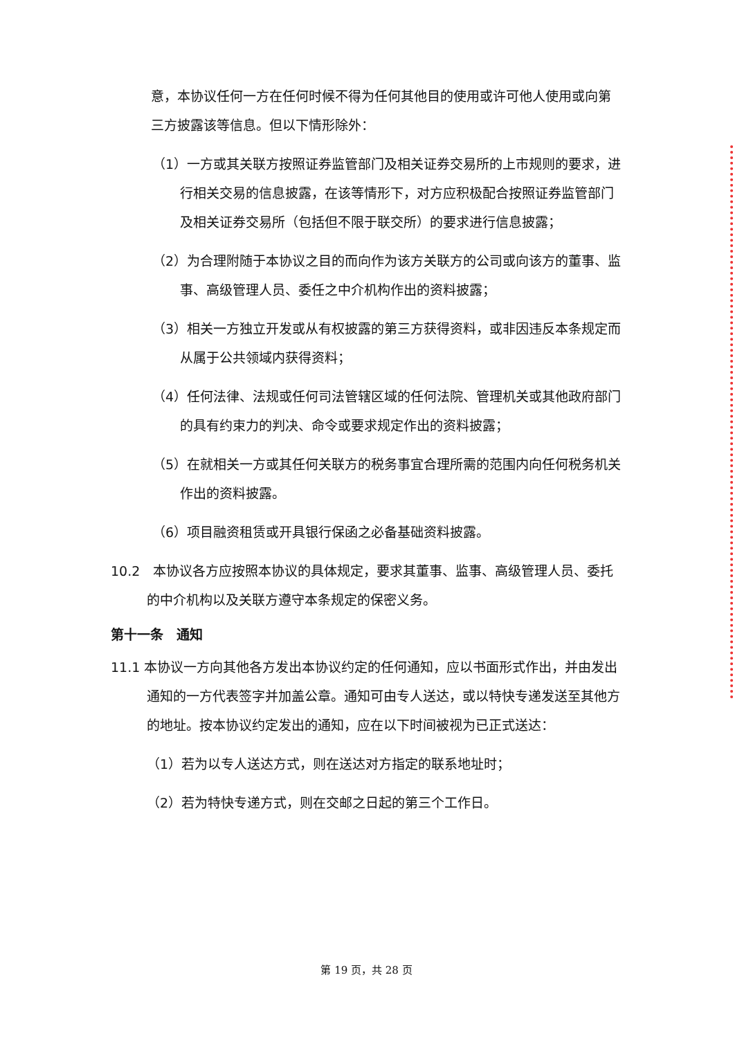意，本协议任何一方在任何时候不得为任何其他目的使用或许可他人使用或向第三方披露该等信息。但以下情形除外：
（1）一方或其关联方按照证券监管部门及相关证券交易所的上市规则的要求，进行相关交易的信息披露，在该等情形下，对方应积极配合按照证券监管部门及相关证券交易所（包括但不限于联交所）的要求进行信息披露；
（2）为合理附随于本协议之目的而向作为该方关联方的公司或向该方的董事、监事、高级管理人员、委任之中介机构作出的资料披露；
（3）相关一方独立开发或从有权披露的第三方获得资料，或非因违反本条规定而从属于公共领域内获得资料；
（4）任何法律、法规或任何司法管辖区域的任何法院、管理机关或其他政府部门的具有约束力的判决、命令或要求规定作出的资料披露；
（5）在就相关一方或其任何关联方的税务事宜合理所需的范围内向任何税务机关作出的资料披露。
（6）项目融资租赁或开具银行保函之必备基础资料披露。
10.2　本协议各方应按照本协议的具体规定，要求其董事、监事、高级管理人员、委托的中介机构以及关联方遵守本条规定的保密义务。
第十一条　通知
11.1 本协议一方向其他各方发出本协议约定的任何通知，应以书面形式作出，并由发出通知的一方代表签字并加盖公章。通知可由专人送达，或以特快专递发送至其他方的地址。按本协议约定发出的通知，应在以下时间被视为已正式送达：
（1）若为以专人送达方式，则在送达对方指定的联系地址时；
（2）若为特快专递方式，则在交邮之日起的第三个工作日。
第 19 页，共 28 页